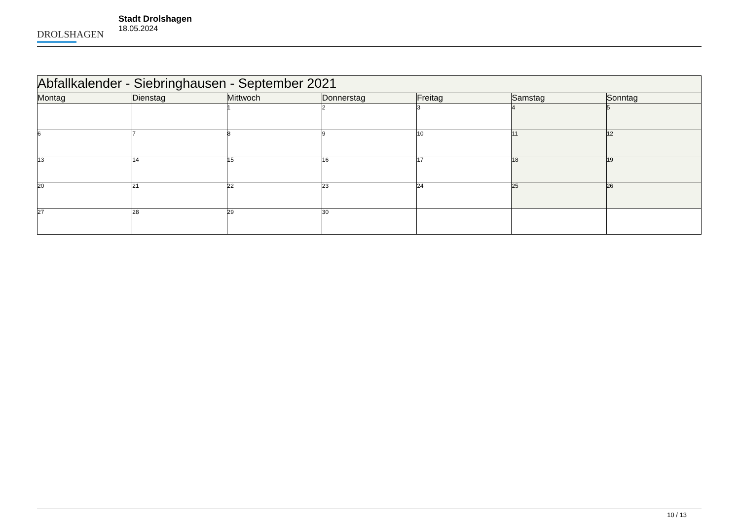DROLSHAGEN
Stadt Drolshagen
18.05.2024
| Abfallkalender - Siebringhausen - September 2021 | | | | | | |
| --- | --- | --- | --- | --- | --- | --- |
| Montag | Dienstag | Mittwoch | Donnerstag | Freitag | Samstag | Sonntag |
| | | 1 | 2 | 3 | 4 | 5 |
| 6 | 7 | 8 | 9 | 10 | 11 | 12 |
| 13 | 14 | 15 | 16 | 17 | 18 | 19 |
| 20 | 21 | 22 | 23 | 24 | 25 | 26 |
| 27 | 28 | 29 | 30 | | | |
10 / 13